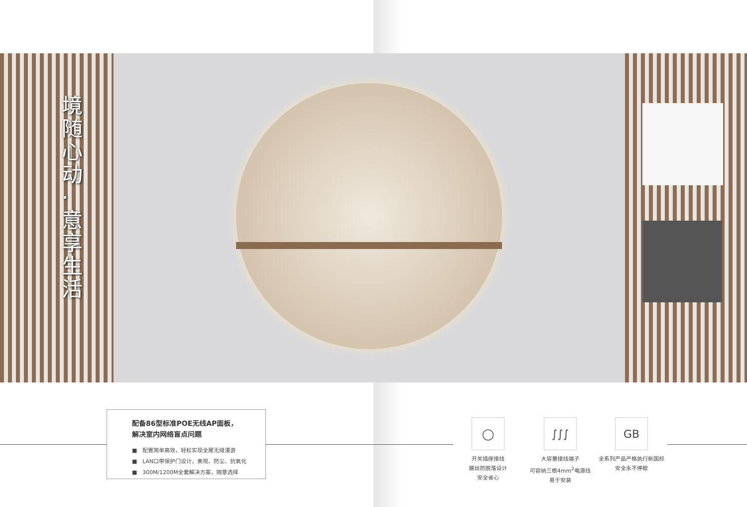境随心动·意享生活
配备86型标准POE无线AP面板，
解决室内网络盲点问题
■ 配置简单高效，轻松实现全屋无缝漫游
■ LAN口带保护门设计，美观、防尘、抗氧化
■ 300M/1200M全套解决方案，随意选择
◯
开关插座接线
螺丝防脱落设计
安全省心
∫∫∫
大容量接线端子
可容纳三根4mm<sup>2</sup>电源线
易于安装
GB
全系列产品严格执行新国标
安全永不停歇